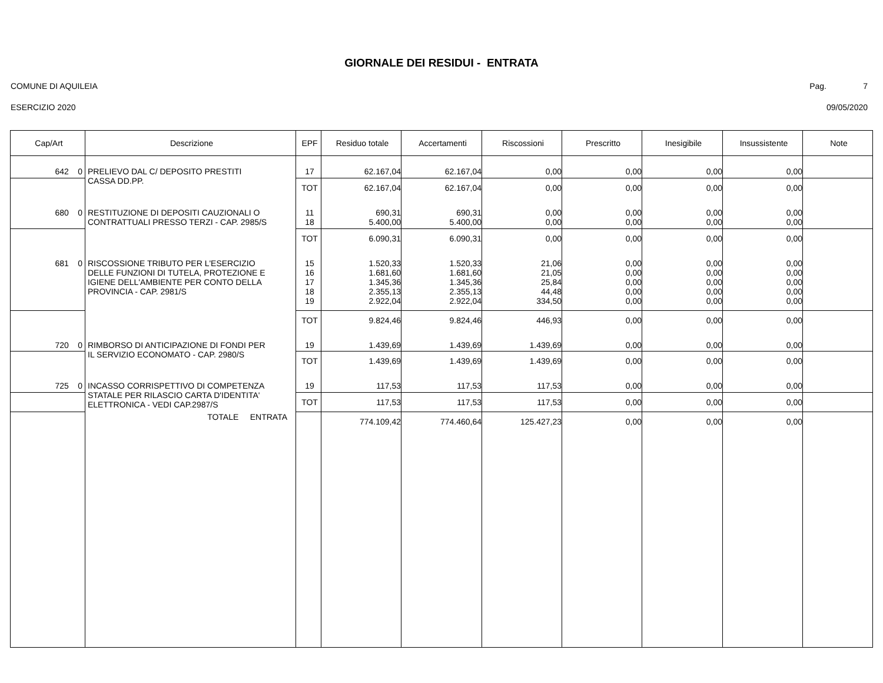GIORNALE DEI RESIDUI - ENTRATA
COMUNE DI AQUILEIA Pag. 7
ESERCIZIO 2020 09/05/2020
| Cap/Art | Descrizione | EPF | Residuo totale | Accertamenti | Riscossioni | Prescritto | Inesigibile | Insussistente | Note |
| --- | --- | --- | --- | --- | --- | --- | --- | --- | --- |
| 642 0 | PRELIEVO DAL C/ DEPOSITO PRESTITI CASSA DD.PP. | 17 | 62.167,04 | 62.167,04 | 0,00 | 0,00 | 0,00 | 0,00 | |
| | | TOT | 62.167,04 | 62.167,04 | 0,00 | 0,00 | 0,00 | 0,00 | |
| 680 0 | RESTITUZIONE DI DEPOSITI CAUZIONALI O CONTRATTUALI PRESSO TERZI - CAP. 2985/S | 11 18 | 690,31 5.400,00 | 690,31 5.400,00 | 0,00 0,00 | 0,00 0,00 | 0,00 0,00 | 0,00 0,00 | |
| | | TOT | 6.090,31 | 6.090,31 | 0,00 | 0,00 | 0,00 | 0,00 | |
| 681 0 | RISCOSSIONE TRIBUTO PER L'ESERCIZIO DELLE FUNZIONI DI TUTELA, PROTEZIONE E IGIENE DELL'AMBIENTE PER CONTO DELLA PROVINCIA - CAP. 2981/S | 15 16 17 18 19 | 1.520,33 1.681,60 1.345,36 2.355,13 2.922,04 | 1.520,33 1.681,60 1.345,36 2.355,13 2.922,04 | 21,06 21,05 25,84 44,48 334,50 | 0,00 0,00 0,00 0,00 0,00 | 0,00 0,00 0,00 0,00 0,00 | 0,00 0,00 0,00 0,00 0,00 | |
| | | TOT | 9.824,46 | 9.824,46 | 446,93 | 0,00 | 0,00 | 0,00 | |
| 720 0 | RIMBORSO DI ANTICIPAZIONE DI FONDI PER IL SERVIZIO ECONOMATO - CAP. 2980/S | 19 | 1.439,69 | 1.439,69 | 1.439,69 | 0,00 | 0,00 | 0,00 | |
| | | TOT | 1.439,69 | 1.439,69 | 1.439,69 | 0,00 | 0,00 | 0,00 | |
| 725 0 | INCASSO CORRISPETTIVO DI COMPETENZA STATALE PER RILASCIO CARTA D'IDENTITA' ELETTRONICA - VEDI CAP.2987/S | 19 | 117,53 | 117,53 | 117,53 | 0,00 | 0,00 | 0,00 | |
| | | TOT | 117,53 | 117,53 | 117,53 | 0,00 | 0,00 | 0,00 | |
| | TOTALE ENTRATA | | 774.109,42 | 774.460,64 | 125.427,23 | 0,00 | 0,00 | 0,00 | |